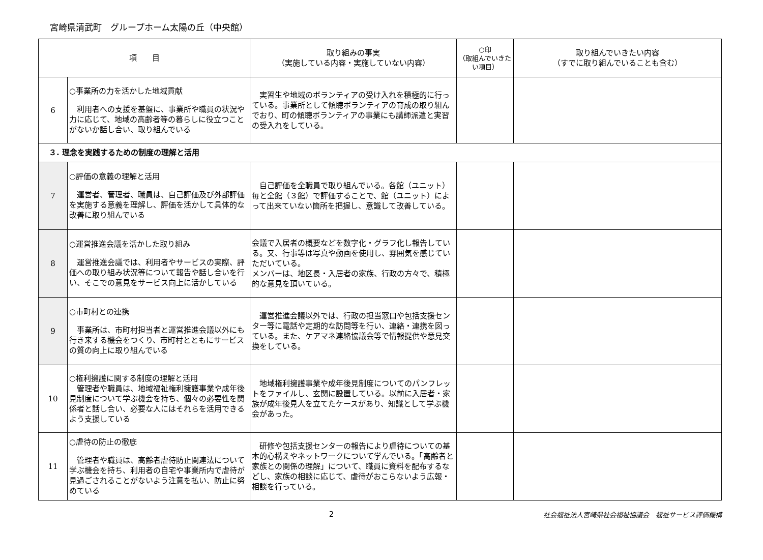宮崎県清武町　グループホーム太陽の丘（中央館）
| 項 目 | | 取り組みの事実 （実施している内容・実施していない内容） | ○印 （取組んでいきたい項目） | 取り組んでいきたい内容 （すでに取り組んでいることも含む） |
| --- | --- | --- | --- | --- |
| 6 | ○事業所の力を活かした地域貢献 利用者への支援を基盤に、事業所や職員の状況や力に応じて、地域の高齢者等の暮らしに役立つことがないか話し合い、取り組んでいる | 実習生や地域のボランティアの受け入れを積極的に行っている。事業所として傾聴ボランティアの育成の取り組んでおり、町の傾聴ボランティアの事業にも講師派遣と実習の受入れをしている。 | | |
| ３. 理念を実践するための制度の理解と活用 | | | | |
| 7 | ○評価の意義の理解と活用 運営者、管理者、職員は、自己評価及び外部評価を実施する意義を理解し、評価を活かして具体的な改善に取り組んでいる | 自己評価を全職員で取り組んでいる。各館（ユニット）毎と全館（３館）で評価することで、館（ユニット）によって出来ていない箇所を把握し、意識して改善している。 | | |
| 8 | ○運営推進会議を活かした取り組み 運営推進会議では、利用者やサービスの実際、評価への取り組み状況等について報告や話し合いを行い、そこでの意見をサービス向上に活かしている | 会議で入居者の概要などを数字化・グラフ化し報告している。又、行事等は写真や動画を使用し、雰囲気を感じていただいている。 メンバーは、地区長・入居者の家族、行政の方々で、積極的な意見を頂いている。 | | |
| 9 | ○市町村との連携 事業所は、市町村担当者と運営推進会議以外にも行き来する機会をつくり、市町村とともにサービスの質の向上に取り組んでいる | 運営推進会議以外では、行政の担当窓口や包括支援センター等に電話や定期的な訪問等を行い、連絡・連携を図っている。また、ケアマネ連絡協議会等で情報提供や意見交換をしている。 | | |
| 10 | ○権利擁護に関する制度の理解と活用 管理者や職員は、地域福祉権利擁護事業や成年後見制度について学ぶ機会を持ち、個々の必要性を関係者と話し合い、必要な人にはそれらを活用できるよう支援している | 地域権利擁護事業や成年後見制度についてのパンフレットをファイルし、玄関に設置している。以前に入居者・家族が成年後見人を立てたケースがあり、知識として学ぶ機会があった。 | | |
| 11 | ○虐待の防止の徹底 管理者や職員は、高齢者虐待防止関連法について学ぶ機会を持ち、利用者の自宅や事業所内で虐待が見過ごされることがないよう注意を払い、防止に努めている | 研修や包括支援センターの報告により虐待についての基本的心構えやネットワークについて学んでいる。「高齢者と家族との関係の理解」について、職員に資料を配布するなどし、家族の相談に応じて、虐待がおこらないよう広報・相談を行っている。 | | |
2
社会福祉法人宮崎県社会福祉協議会　福祉サービス評価機構